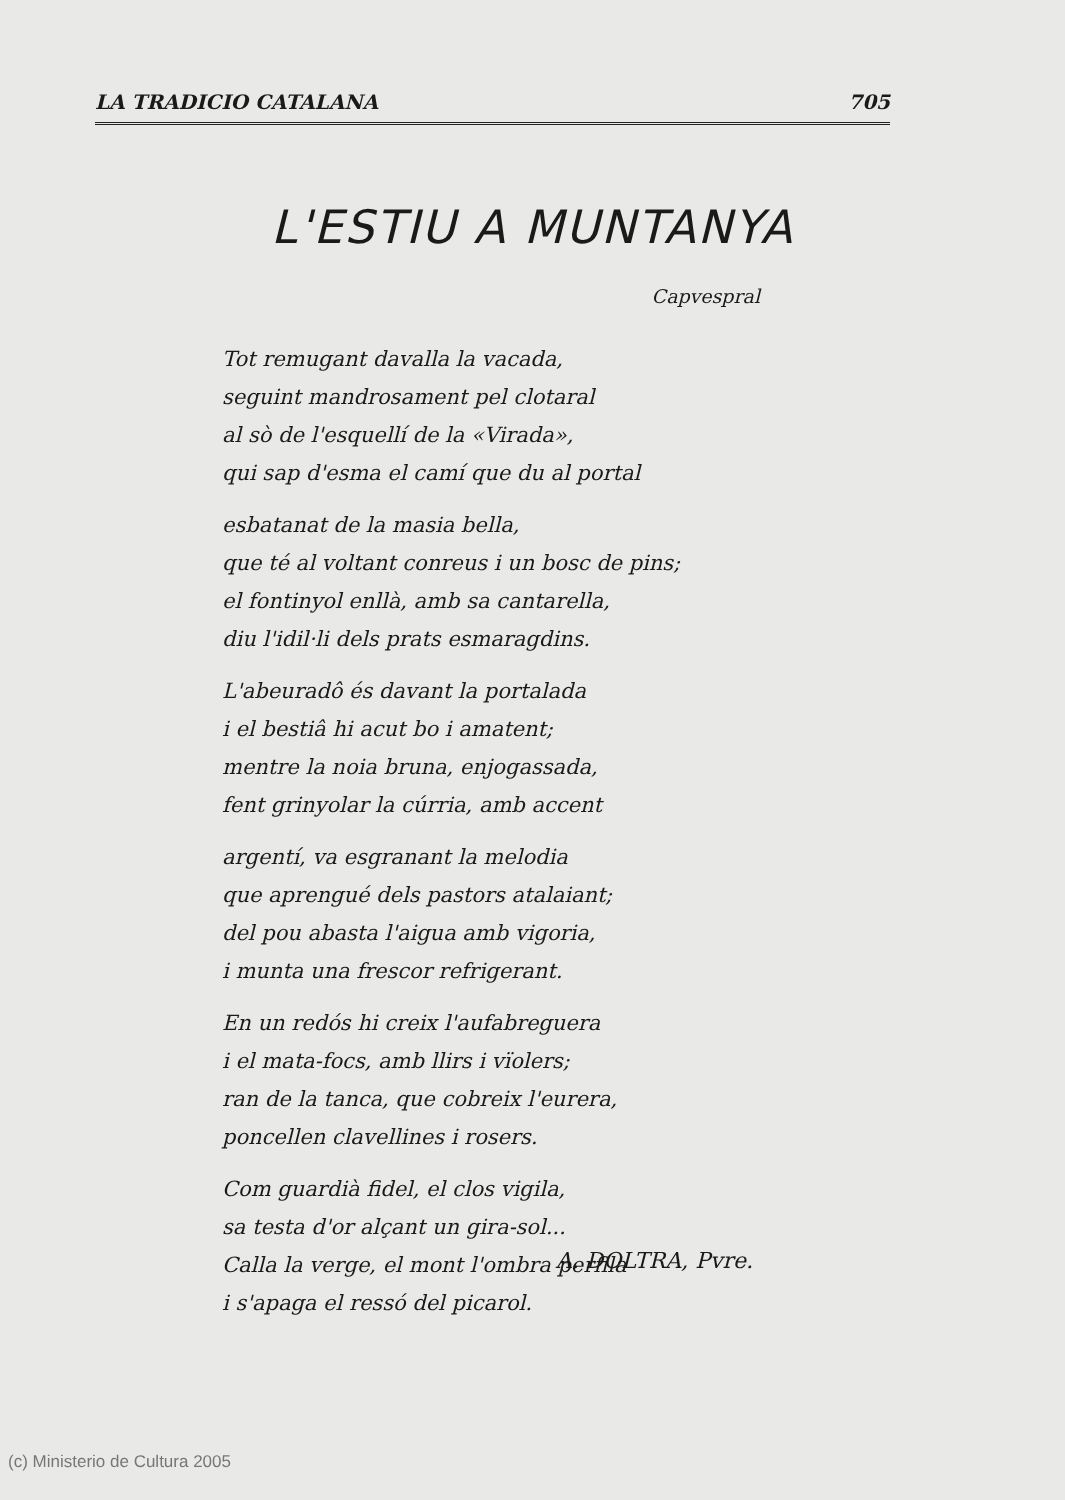LA TRADICIO CATALANA 705
L'ESTIU A MUNTANYA
Capvespral
Tot remugant davalla la vacada,
seguint mandrosament pel clotaral
al sò de l'esquellí de la «Virada»,
qui sap d'esma el camí que du al portal
esbatanat de la masia bella,
que té al voltant conreus i un bosc de pins;
el fontinyol enllà, amb sa cantarella,
diu l'idil·li dels prats esmaragdins.
L'abeuradô és davant la portalada
i el bestiâ hi acut bo i amatent;
mentre la noia bruna, enjogassada,
fent grinyolar la cúrria, amb accent
argentí, va esgranant la melodia
que aprengué dels pastors atalaiant;
del pou abasta l'aigua amb vigoria,
i munta una frescor refrigerant.
En un redós hi creix l'aufabreguera
i el mata-focs, amb llirs i vïolers;
ran de la tanca, que cobreix l'eurera,
poncellen clavellines i rosers.
Com guardià fidel, el clos vigila,
sa testa d'or alçant un gira-sol...
Calla la verge, el mont l'ombra perfila
i s'apaga el ressó del picarol.
A. DOLTRA, Pvre.
(c) Ministerio de Cultura 2005